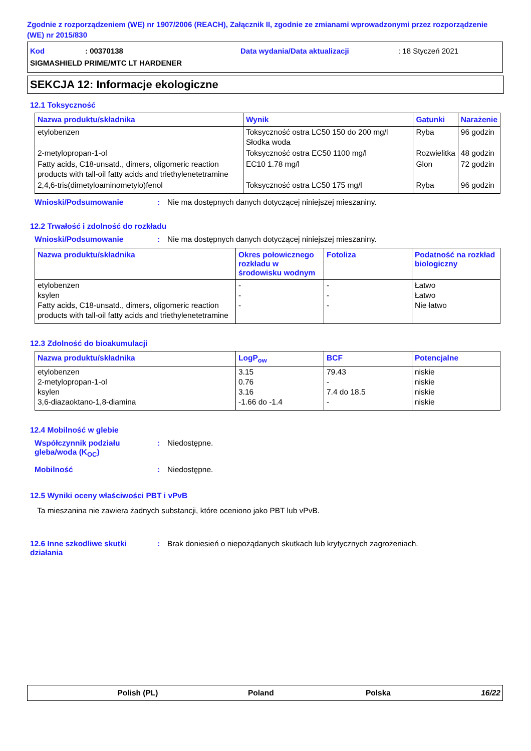Zgodnie z rozporządzeniem (WE) nr 1907/2006 (REACH), Załącznik II, zgodnie ze zmianami wprowadzonymi przez rozporządzenie (WE) nr 2015/830
Kod: 00370138 Data wydania/Data aktualizacji: 18 Styczeń 2021
SIGMASHIELD PRIME/MTC LT HARDENER
SEKCJA 12: Informacje ekologiczne
12.1 Toksyczność
| Nazwa produktu/składnika | Wynik | Gatunki | Narażenie |
| --- | --- | --- | --- |
| etylobenzen | Toksyczność ostra LC50 150 do 200 mg/l Słodka woda | Ryba | 96 godzin |
| 2-metylopropan-1-ol | Toksyczność ostra EC50 1100 mg/l | Rozwielitka | 48 godzin |
| Fatty acids, C18-unsatd., dimers, oligomeric reaction products with tall-oil fatty acids and triethylenetetramine | EC10 1.78 mg/l | Glon | 72 godzin |
| 2,4,6-tris(dimetyloaminometylo)fenol | Toksyczność ostra LC50 175 mg/l | Ryba | 96 godzin |
Wnioski/Podsumowanie: Nie ma dostępnych danych dotyczącej niniejszej mieszaniny.
12.2 Trwałość i zdolność do rozkładu
Wnioski/Podsumowanie: Nie ma dostępnych danych dotyczącej niniejszej mieszaniny.
| Nazwa produktu/składnika | Okres połowicznego rozkładu w środowisku wodnym | Fotoliza | Podatność na rozkład biologiczny |
| --- | --- | --- | --- |
| etylobenzen ksylen Fatty acids, C18-unsatd., dimers, oligomeric reaction products with tall-oil fatty acids and triethylenetetramine | - - - | - - - | Łatwo Łatwo Nie łatwo |
12.3 Zdolność do bioakumulacji
| Nazwa produktu/składnika | LogP<sub>ow</sub> | BCF | Potencjalne |
| --- | --- | --- | --- |
| etylobenzen 2-metylopropan-1-ol ksylen 3,6-diazaoktano-1,8-diamina | 3.15 0.76 3.16 -1.66 do -1.4 | 79.43 - 7.4 do 18.5 - | niskie niskie niskie niskie |
12.4 Mobilność w glebie
Współczynnik podziału gleba/woda (K<sub>OC</sub>): Niedostępne.
Mobilność: Niedostępne.
12.5 Wyniki oceny właściwości PBT i vPvB
Ta mieszanina nie zawiera żadnych substancji, które oceniono jako PBT lub vPvB.
12.6 Inne szkodliwe skutki działania: Brak doniesień o niepożądanych skutkach lub krytycznych zagrożeniach.
Polish (PL) Poland Polska 16/22